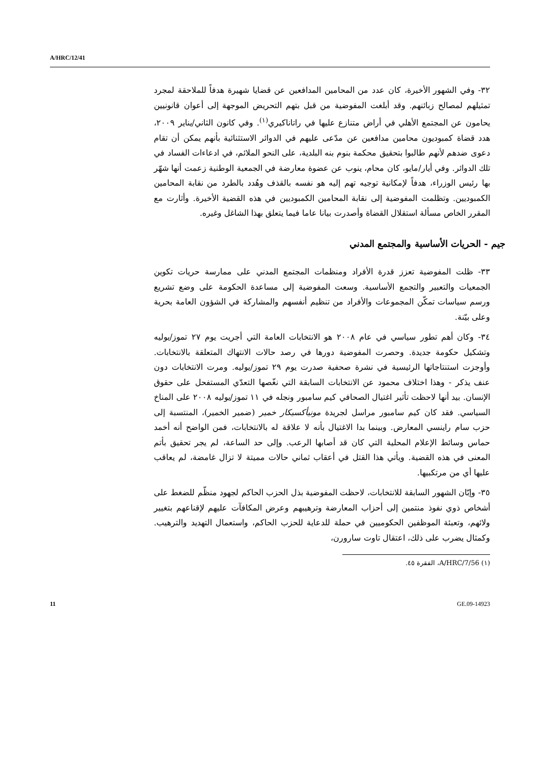A/HRC/12/41
٣٢- وفي الشهور الأخيرة، كان عدد من المحامين المدافعين عن قضايا شهيرة هدفاً للملاحقة لمجرد تمثيلهم لمصالح زبائنهم. وقد أبلغت المفوضية من قبل بتهم التحريض الموجهة إلى أعوان قانونيين يحامون عن المجتمع الأهلي في أراض متنازع عليها في راتاناكيري<sup>(١)</sup>. وفي كانون الثاني/يناير ٢٠٠٩، هدد قضاة كمبوديون محامين مدافعين عن مدّعى عليهم في الدوائر الاستثنائية بأنهم يمكن أن تقام دعوى ضدهم لأنهم طالبوا بتحقيق محكمة بنوم بنه البلدية، على النحو الملائم، في ادعاءات الفساد في تلك الدوائر. وفي أيار/مايو، كان محام، ينوب عن عضوة معارضة في الجمعية الوطنية زعمت أنها شهّر بها رئيس الوزراء، هدفاً لإمكانية توجيه تهم إليه هو نفسه بالقذف وهُدد بالطرد من نقابة المحامين الكمبوديين. وتظلمت المفوضية إلى نقابة المحامين الكمبوديين في هذه القضية الأخيرة. وأثارت مع المقرر الخاص مسألة استقلال القضاة وأصدرت بيانا عاما فيما يتعلق بهذا الشاغل وغيره.
جيم - الحريات الأساسية والمجتمع المدني
٣٣- ظلت المفوضية تعزز قدرة الأفراد ومنظمات المجتمع المدني على ممارسة حريات تكوين الجمعيات والتعبير والتجمع الأساسية. وسعت المفوضية إلى مساعدة الحكومة على وضع تشريع ورسم سياسات تمكّن المجموعات والأفراد من تنظيم أنفسهم والمشاركة في الشؤون العامة بحرية وعلى بيّنة.
٣٤- وكان أهم تطور سياسي في عام ٢٠٠٨ هو الانتخابات العامة التي أجريت يوم ٢٧ تموز/يوليه وتشكيل حكومة جديدة. وحصرت المفوضية دورها في رصد حالات الانتهاك المتعلقة بالانتخابات. وأوجزت استنتاجاتها الرئيسية في نشرة صحفية صدرت يوم ٢٩ تموز/يوليه. ومرت الانتخابات دون عنف يذكر - وهذا اختلاف محمود عن الانتخابات السابقة التي نغّصها التعدّي المستفحل على حقوق الإنسان. بيد أنها لاحظت تأثير اغتيال الصحافي كيم سامبور ونجله في ١١ تموز/يوليه ٢٠٠٨ على المناخ السياسي. فقد كان كيم سامبور مراسل لجريدة مونيأكسيكار خمير (ضمير الخمير)، المنتسبة إلى حزب سام راينسي المعارض. وبينما بدا الاغتيال بأنه لا علاقة له بالانتخابات، فمن الواضح أنه أخمد حماس وسائط الإعلام المحلية التي كان قد أصابها الرعب. وإلى حد الساعة، لم يجر تحقيق بأتم المعنى في هذه القضية. ويأتي هذا القتل في أعقاب ثماني حالات مميتة لا تزال غامضة، لم يعاقب عليها أي من مرتكبيها.
٣٥- وإبّان الشهور السابقة للانتخابات، لاحظت المفوضية بذل الحزب الحاكم لجهود منظّم للضغط على أشخاص ذوي نفوذ منتمين إلى أحزاب المعارضة وترهيبهم وعرض المكافآت عليهم لإقناعهم بتغيير ولائهم، وتعبئة الموظفين الحكوميين في حملة للدعاية للحزب الحاكم، واستعمال التهديد والترهيب. وكمثال يضرب على ذلك، اعتقال تاوت سارورن،
(١) A/HRC/7/56، الفقرة ٤٥.
11 GE.09-14923